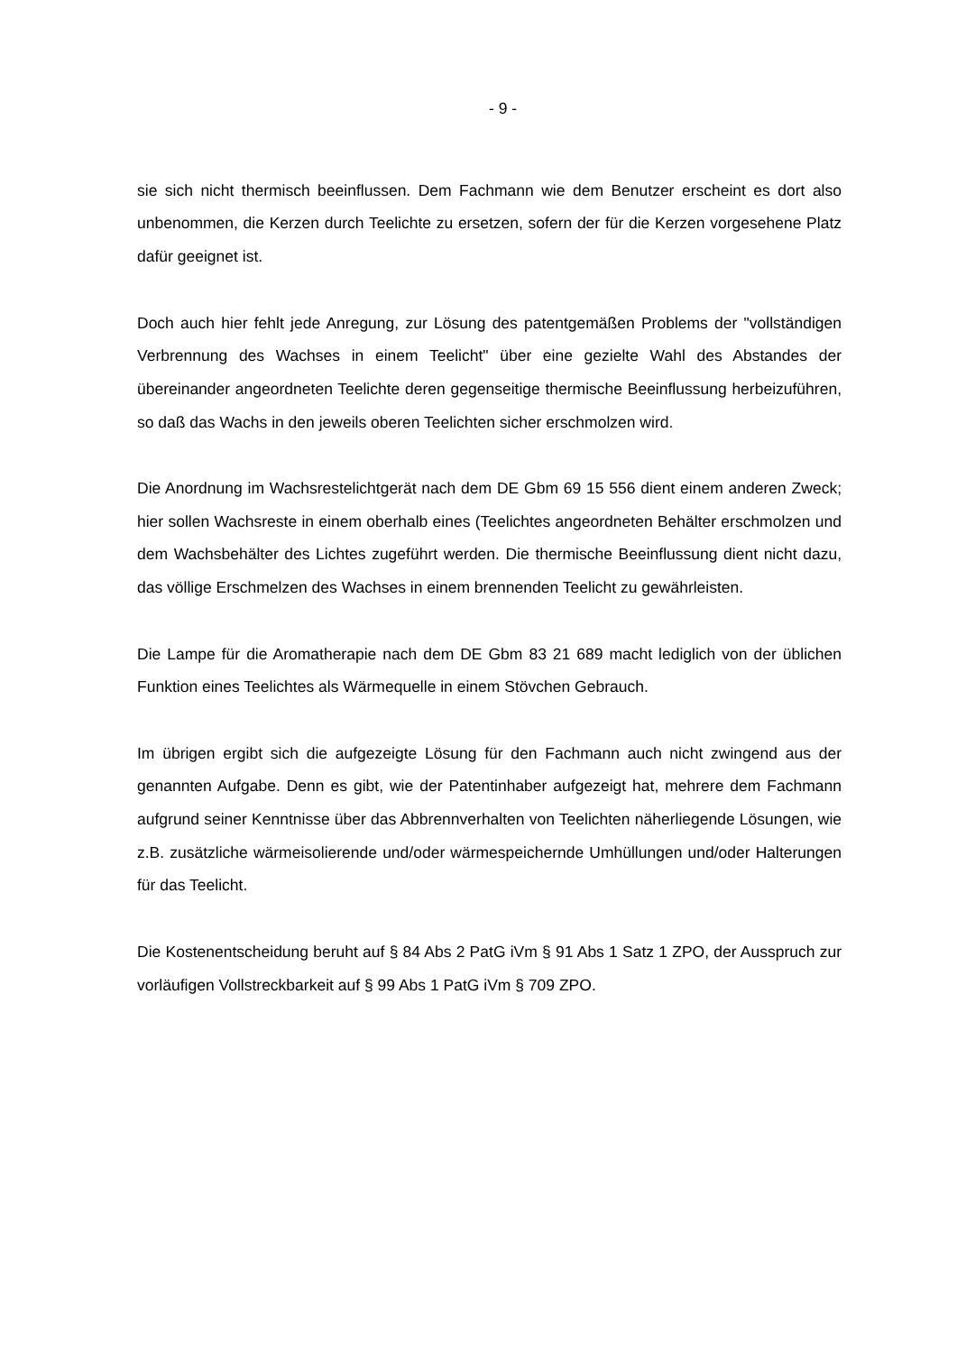- 9 -
sie sich nicht thermisch beeinflussen. Dem Fachmann wie dem Benutzer erscheint es dort also unbenommen, die Kerzen durch Teelichte zu ersetzen, sofern der für die Kerzen vorgesehene Platz dafür geeignet ist.
Doch auch hier fehlt jede Anregung, zur Lösung des patentgemäßen Problems der "vollständigen Verbrennung des Wachses in einem Teelicht" über eine gezielte Wahl des Abstandes der übereinander angeordneten Teelichte deren gegenseitige thermische Beeinflussung herbeizuführen, so daß das Wachs in den jeweils oberen Teelichten sicher erschmolzen wird.
Die Anordnung im Wachsrestelichtgerät nach dem DE Gbm 69 15 556 dient einem anderen Zweck; hier sollen Wachsreste in einem oberhalb eines (Teelichtes angeordneten Behälter erschmolzen und dem Wachsbehälter des Lichtes zugeführt werden. Die thermische Beeinflussung dient nicht dazu, das völlige Erschmelzen des Wachses in einem brennenden Teelicht zu gewährleisten.
Die Lampe für die Aromatherapie nach dem DE Gbm 83 21 689 macht lediglich von der üblichen Funktion eines Teelichtes als Wärmequelle in einem Stövchen Gebrauch.
Im übrigen ergibt sich die aufgezeigte Lösung für den Fachmann auch nicht zwingend aus der genannten Aufgabe. Denn es gibt, wie der Patentinhaber aufgezeigt hat, mehrere dem Fachmann aufgrund seiner Kenntnisse über das Abbrennverhalten von Teelichten näherliegende Lösungen, wie z.B. zusätzliche wärmeisolierende und/oder wärmespeichernde Umhüllungen und/oder Halterungen für das Teelicht.
Die Kostenentscheidung beruht auf § 84 Abs 2 PatG iVm § 91 Abs 1 Satz 1 ZPO, der Ausspruch zur vorläufigen Vollstreckbarkeit auf § 99 Abs 1 PatG iVm § 709 ZPO.